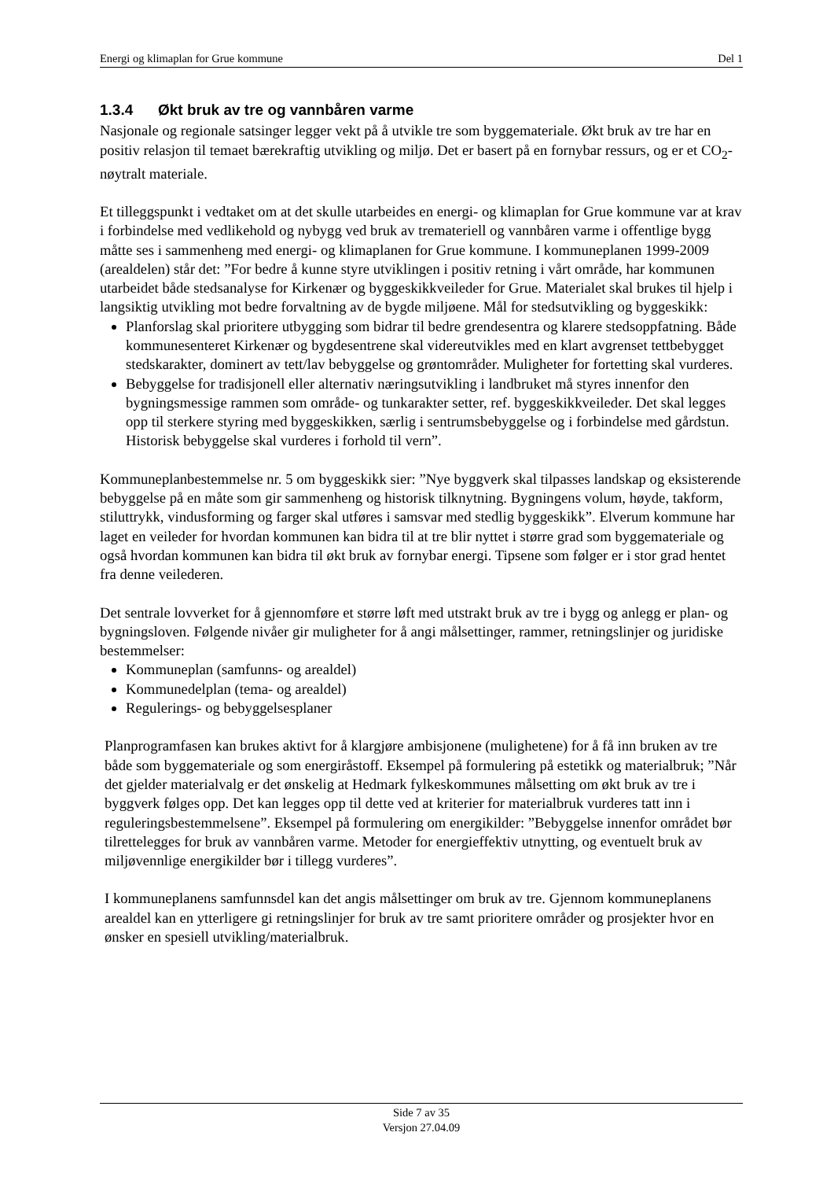Energi og klimaplan for Grue kommune Del 1
1.3.4 Økt bruk av tre og vannbåren varme
Nasjonale og regionale satsinger legger vekt på å utvikle tre som byggemateriale. Økt bruk av tre har en positiv relasjon til temaet bærekraftig utvikling og miljø. Det er basert på en fornybar ressurs, og er et CO<sub>2</sub>-nøytralt materiale.
Et tilleggspunkt i vedtaket om at det skulle utarbeides en energi- og klimaplan for Grue kommune var at krav i forbindelse med vedlikehold og nybygg ved bruk av tremateriell og vannbåren varme i offentlige bygg måtte ses i sammenheng med energi- og klimaplanen for Grue kommune. I kommuneplanen 1999-2009 (arealdelen) står det: ”For bedre å kunne styre utviklingen i positiv retning i vårt område, har kommunen utarbeidet både stedsanalyse for Kirkenær og byggeskikkveileder for Grue. Materialet skal brukes til hjelp i langsiktig utvikling mot bedre forvaltning av de bygde miljøene. Mål for stedsutvikling og byggeskikk:
Planforslag skal prioritere utbygging som bidrar til bedre grendesentra og klarere stedsoppfatning. Både kommunesenteret Kirkenær og bygdesentrene skal videreutvikles med en klart avgrenset tettbebygget stedskarakter, dominert av tett/lav bebyggelse og grøntområder. Muligheter for fortetting skal vurderes.
Bebyggelse for tradisjonell eller alternativ næringsutvikling i landbruket må styres innenfor den bygningsmessige rammen som område- og tunkarakter setter, ref. byggeskikkveileder. Det skal legges opp til sterkere styring med byggeskikken, særlig i sentrumsbebyggelse og i forbindelse med gårdstun. Historisk bebyggelse skal vurderes i forhold til vern”.
Kommuneplanbestemmelse nr. 5 om byggeskikk sier: ”Nye byggverk skal tilpasses landskap og eksisterende bebyggelse på en måte som gir sammenheng og historisk tilknytning. Bygningens volum, høyde, takform, stiluttrykk, vindusforming og farger skal utføres i samsvar med stedlig byggeskikk”. Elverum kommune har laget en veileder for hvordan kommunen kan bidra til at tre blir nyttet i større grad som byggemateriale og også hvordan kommunen kan bidra til økt bruk av fornybar energi. Tipsene som følger er i stor grad hentet fra denne veilederen.
Det sentrale lovverket for å gjennomføre et større løft med utstrakt bruk av tre i bygg og anlegg er plan- og bygningsloven. Følgende nivåer gir muligheter for å angi målsettinger, rammer, retningslinjer og juridiske bestemmelser:
Kommuneplan (samfunns- og arealdel)
Kommunedelplan (tema- og arealdel)
Regulerings- og bebyggelsesplaner
Planprogramfasen kan brukes aktivt for å klargjøre ambisjonene (mulighetene) for å få inn bruken av tre både som byggemateriale og som energiråstoff. Eksempel på formulering på estetikk og materialbruk; ”Når det gjelder materialvalg er det ønskelig at Hedmark fylkeskommunes målsetting om økt bruk av tre i byggverk følges opp. Det kan legges opp til dette ved at kriterier for materialbruk vurderes tatt inn i reguleringsbestemmelsene”. Eksempel på formulering om energikilder: ”Bebyggelse innenfor området bør tilrettelegges for bruk av vannbåren varme. Metoder for energieffektiv utnytting, og eventuelt bruk av miljøvennlige energikilder bør i tillegg vurderes”.
I kommuneplanens samfunnsdel kan det angis målsettinger om bruk av tre. Gjennom kommuneplanens arealdel kan en ytterligere gi retningslinjer for bruk av tre samt prioritere områder og prosjekter hvor en ønsker en spesiell utvikling/materialbruk.
Side 7 av 35
Versjon 27.04.09